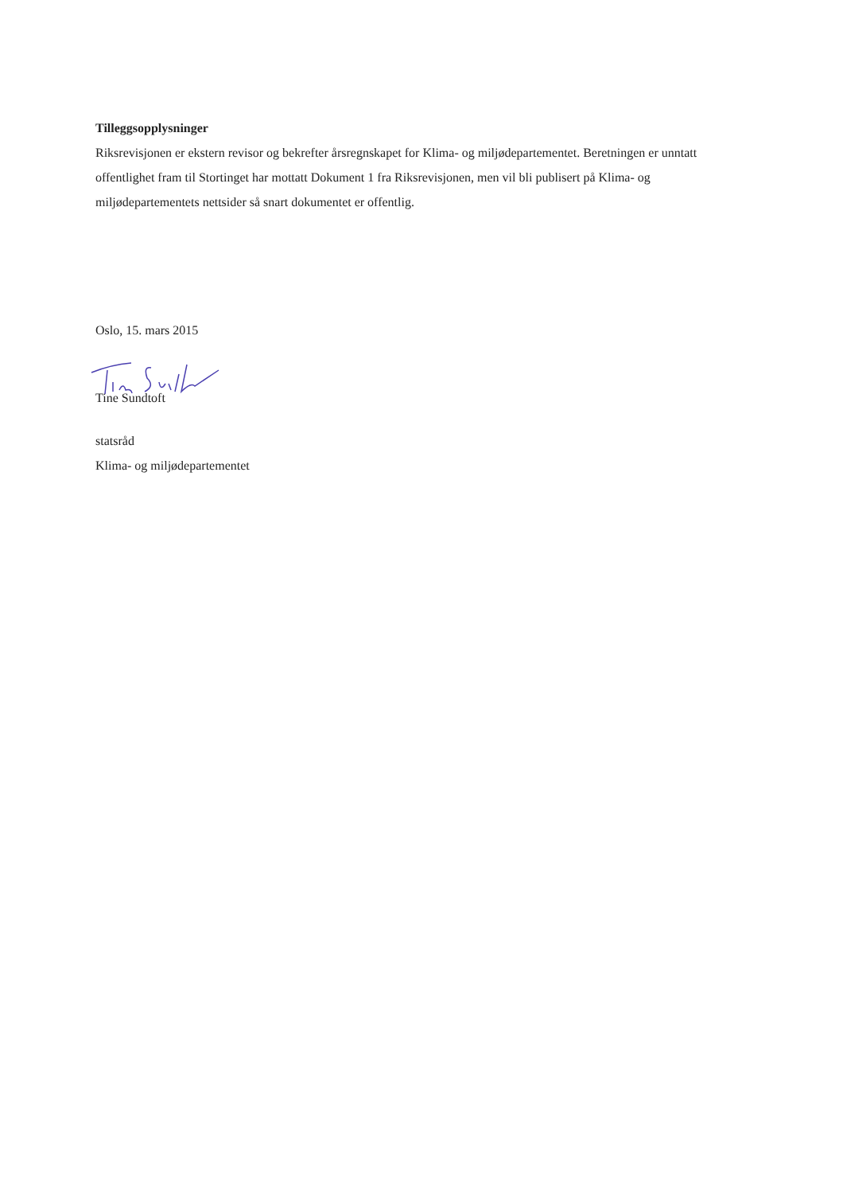Tilleggsopplysninger
Riksrevisjonen er ekstern revisor og bekrefter årsregnskapet for Klima- og miljødepartementet. Beretningen er unntatt offentlighet fram til Stortinget har mottatt Dokument 1 fra Riksrevisjonen, men vil bli publisert på Klima- og miljødepartementets nettsider så snart dokumentet er offentlig.
Oslo, 15. mars 2015
Tine Sundtoft
statsråd
Klima- og miljødepartementet